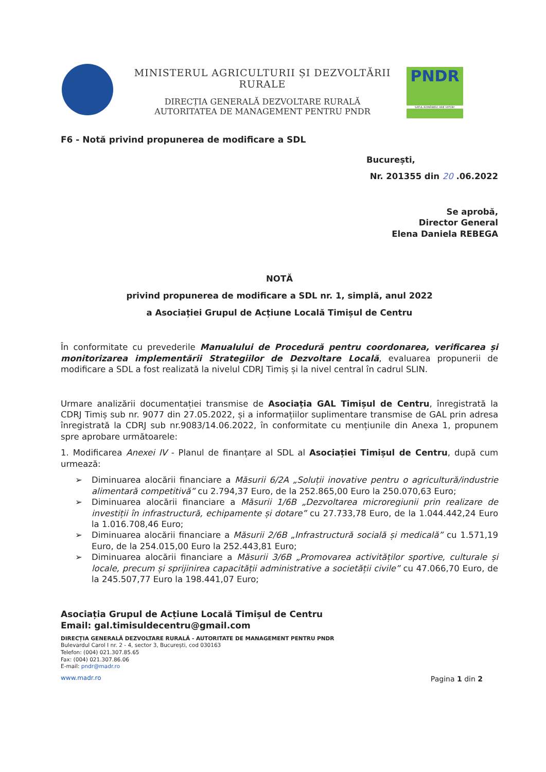MINISTERUL AGRICULTURII ȘI DEZVOLTĂRII RURALE
DIRECȚIA GENERALĂ DEZVOLTARE RURALĂ
AUTORITATEA DE MANAGEMENT PENTRU PNDR
PNDR
SATUL ROMÂNESC ARE VIITOR!
F6 - Notă privind propunerea de modificare a SDL
București,
Nr. 201355 din 20 .06.2022
Se aprobă,
Director General
Elena Daniela REBEGA
NOTĂ
privind propunerea de modificare a SDL nr. 1, simplă, anul 2022
a Asociației Grupul de Acțiune Locală Timișul de Centru
În conformitate cu prevederile Manualului de Procedură pentru coordonarea, verificarea și monitorizarea implementării Strategiilor de Dezvoltare Locală, evaluarea propunerii de modificare a SDL a fost realizată la nivelul CDRJ Timiș și la nivel central în cadrul SLIN.
Urmare analizării documentației transmise de Asociația GAL Timișul de Centru, înregistrată la CDRJ Timiș sub nr. 9077 din 27.05.2022, și a informațiilor suplimentare transmise de GAL prin adresa înregistrată la CDRJ sub nr.9083/14.06.2022, în conformitate cu mențiunile din Anexa 1, propunem spre aprobare următoarele:
1. Modificarea Anexei IV - Planul de finanțare al SDL al Asociației Timișul de Centru, după cum urmează:
➢ Diminuarea alocării financiare a Măsurii 6/2A „Soluții inovative pentru o agricultură/industrie alimentară competitivă” cu 2.794,37 Euro, de la 252.865,00 Euro la 250.070,63 Euro;
➢ Diminuarea alocării financiare a Măsurii 1/6B „Dezvoltarea microregiunii prin realizare de investiții în infrastructură, echipamente și dotare” cu 27.733,78 Euro, de la 1.044.442,24 Euro la 1.016.708,46 Euro;
➢ Diminuarea alocării financiare a Măsurii 2/6B „Infrastructură socială și medicală” cu 1.571,19 Euro, de la 254.015,00 Euro la 252.443,81 Euro;
➢ Diminuarea alocării financiare a Măsurii 3/6B „Promovarea activităților sportive, culturale și locale, precum și sprijinirea capacității administrative a societății civile” cu 47.066,70 Euro, de la 245.507,77 Euro la 198.441,07 Euro;
Asociația Grupul de Acțiune Locală Timișul de Centru
Email: gal.timisuldecentru@gmail.com
DIRECȚIA GENERALĂ DEZVOLTARE RURALĂ - AUTORITATE DE MANAGEMENT PENTRU PNDR
Bulevardul Carol I nr. 2 - 4, sector 3, București, cod 030163
Telefon: (004) 021.307.85.65
Fax: (004) 021.307.86.06
E-mail: pndr@madr.ro
www.madr.ro Pagina 1 din 2